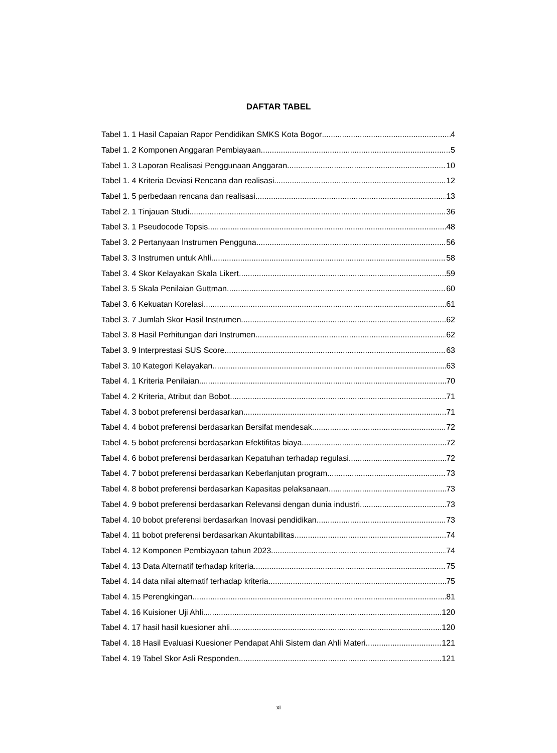DAFTAR TABEL
Tabel 1. 1 Hasil Capaian Rapor Pendidikan SMKS Kota Bogor 4
Tabel 1. 2 Komponen Anggaran Pembiayaan 5
Tabel 1. 3 Laporan Realisasi Penggunaan Anggaran 10
Tabel 1. 4 Kriteria Deviasi Rencana dan realisasi 12
Tabel 1. 5 perbedaan rencana dan realisasi 13
Tabel 2. 1 Tinjauan Studi 36
Tabel 3. 1 Pseudocode Topsis 48
Tabel 3. 2 Pertanyaan Instrumen Pengguna 56
Tabel 3. 3 Instrumen untuk Ahli 58
Tabel 3. 4 Skor Kelayakan Skala Likert 59
Tabel 3. 5 Skala Penilaian Guttman 60
Tabel 3. 6 Kekuatan Korelasi 61
Tabel 3. 7 Jumlah Skor Hasil Instrumen 62
Tabel 3. 8 Hasil Perhitungan dari Instrumen 62
Tabel 3. 9 Interprestasi SUS Score 63
Tabel 3. 10 Kategori Kelayakan 63
Tabel 4. 1 Kriteria Penilaian 70
Tabel 4. 2 Kriteria, Atribut dan Bobot 71
Tabel 4. 3 bobot preferensi berdasarkan 71
Tabel 4. 4 bobot preferensi berdasarkan Bersifat mendesak 72
Tabel 4. 5 bobot preferensi berdasarkan Efektifitas biaya 72
Tabel 4. 6 bobot preferensi berdasarkan Kepatuhan terhadap regulasi 72
Tabel 4. 7 bobot preferensi berdasarkan Keberlanjutan program 73
Tabel 4. 8 bobot preferensi berdasarkan Kapasitas pelaksanaan 73
Tabel 4. 9 bobot preferensi berdasarkan Relevansi dengan dunia industri 73
Tabel 4. 10 bobot preferensi berdasarkan Inovasi pendidikan 73
Tabel 4. 11 bobot preferensi berdasarkan Akuntabilitas 74
Tabel 4. 12 Komponen Pembiayaan tahun 2023 74
Tabel 4. 13 Data Alternatif terhadap kriteria 75
Tabel 4. 14 data nilai alternatif terhadap kriteria 75
Tabel 4. 15 Perengkingan 81
Tabel 4. 16 Kuisioner Uji Ahli 120
Tabel 4. 17 hasil hasil kuesioner ahli 120
Tabel 4. 18 Hasil Evaluasi Kuesioner Pendapat Ahli Sistem dan Ahli Materi 121
Tabel 4. 19 Tabel Skor Asli Responden 121
xi